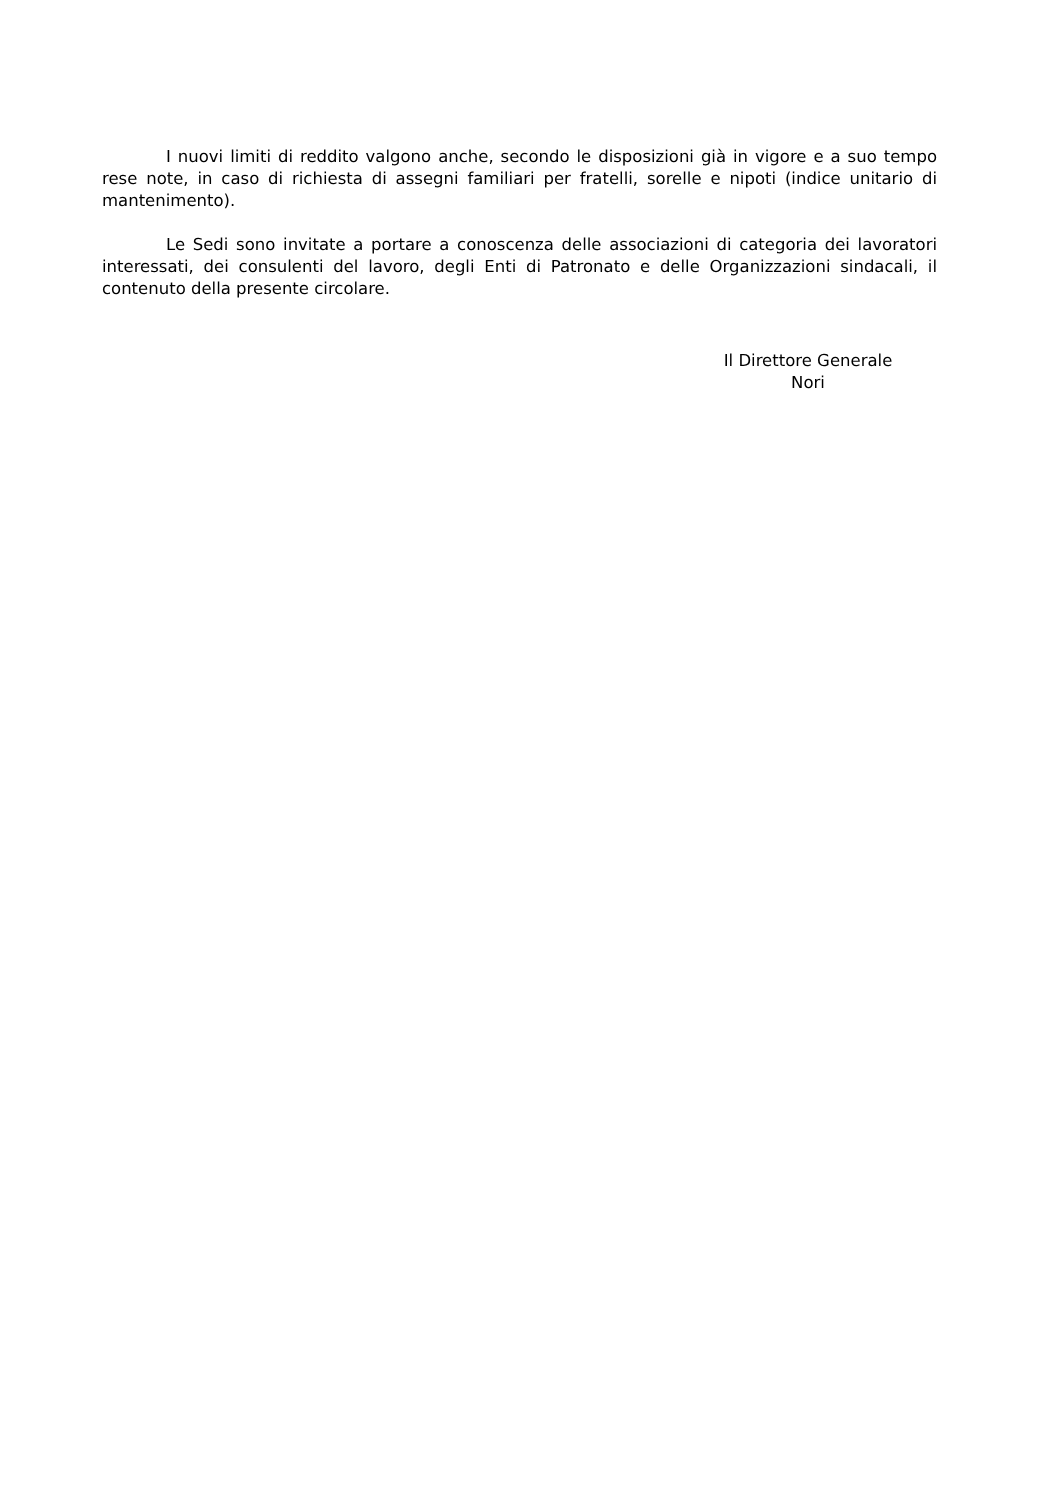I nuovi limiti di reddito valgono anche, secondo le disposizioni già in vigore e a suo tempo rese note, in caso di richiesta di assegni familiari per fratelli, sorelle e nipoti (indice unitario di mantenimento).
Le Sedi sono invitate a portare a conoscenza delle associazioni di categoria dei lavoratori interessati, dei consulenti del lavoro, degli Enti di Patronato e delle Organizzazioni sindacali, il contenuto della presente circolare.
Il Direttore Generale
Nori